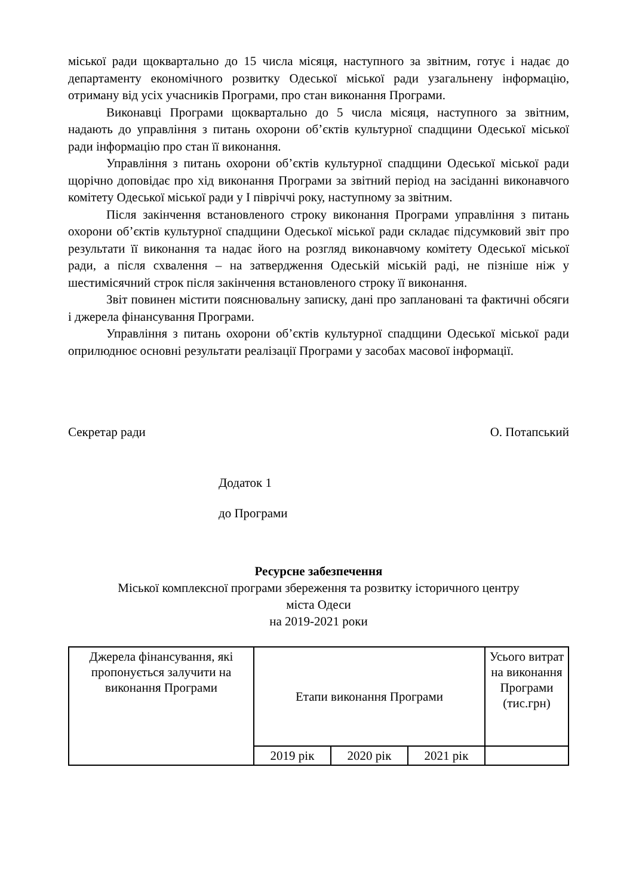міської ради щоквартально до 15 числа місяця, наступного за звітним, готує і надає до департаменту економічного розвитку Одеської міської ради узагальнену інформацію, отриману від усіх учасників Програми, про стан виконання Програми.
Виконавці Програми щоквартально до 5 числа місяця, наступного за звітним, надають до управління з питань охорони об’єктів культурної спадщини Одеської міської ради інформацію про стан її виконання.
Управління з питань охорони об’єктів культурної спадщини Одеської міської ради щорічно доповідає про хід виконання Програми за звітний період на засіданні виконавчого комітету Одеської міської ради у І півріччі року, наступному за звітним.
Після закінчення встановленого строку виконання Програми управління з питань охорони об’єктів культурної спадщини Одеської міської ради складає підсумковий звіт про результати її виконання та надає його на розгляд виконавчому комітету Одеської міської ради, а після схвалення – на затвердження Одеській міській раді, не пізніше ніж у шестимісячний строк після закінчення встановленого строку її виконання.
Звіт повинен містити пояснювальну записку, дані про заплановані та фактичні обсяги і джерела фінансування Програми.
Управління з питань охорони об’єктів культурної спадщини Одеської міської ради оприлюднює основні результати реалізації Програми у засобах масової інформації.
Секретар ради О. Потапський
Додаток 1
до Програми
Ресурсне забезпечення
Міської комплексної програми збереження та розвитку історичного центру
міста Одеси
на 2019-2021 роки
| Джерела фінансування, які пропонується залучити на виконання Програми | Етапи виконання Програми | | | Усього витрат на виконання Програми (тис.грн) |
| | 2019 рік | 2020 рік | 2021 рік | |